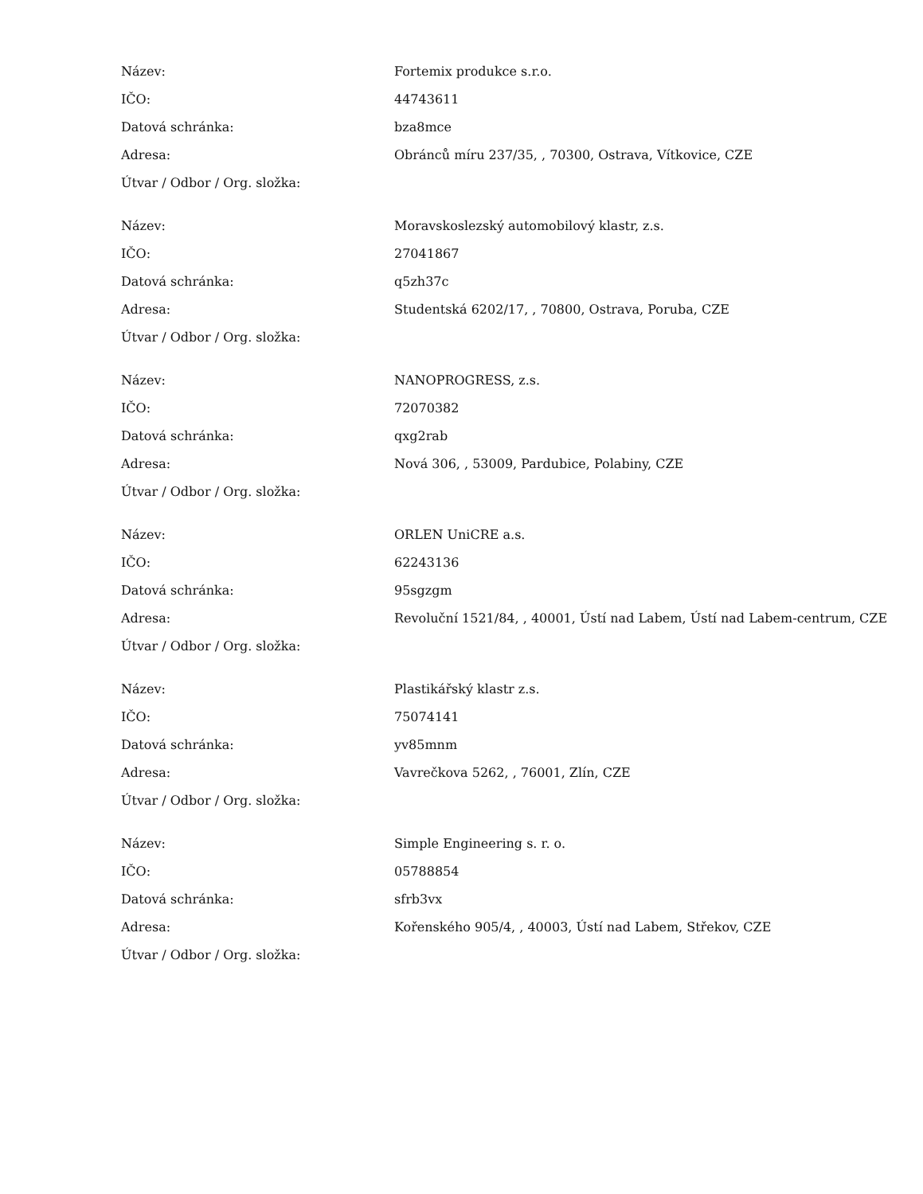| Název: | Fortemix produkce s.r.o. |
| IČO: | 44743611 |
| Datová schránka: | bza8mce |
| Adresa: | Obránců míru 237/35, , 70300, Ostrava, Vítkovice, CZE |
| Útvar / Odbor / Org. složka: | |
| Název: | Moravskoslezský automobilový klastr, z.s. |
| IČO: | 27041867 |
| Datová schránka: | q5zh37c |
| Adresa: | Studentská 6202/17, , 70800, Ostrava, Poruba, CZE |
| Útvar / Odbor / Org. složka: | |
| Název: | NANOPROGRESS, z.s. |
| IČO: | 72070382 |
| Datová schránka: | qxg2rab |
| Adresa: | Nová 306, , 53009, Pardubice, Polabiny, CZE |
| Útvar / Odbor / Org. složka: | |
| Název: | ORLEN UniCRE a.s. |
| IČO: | 62243136 |
| Datová schránka: | 95sgzgm |
| Adresa: | Revoluční 1521/84, , 40001, Ústí nad Labem, Ústí nad Labem-centrum, CZE |
| Útvar / Odbor / Org. složka: | |
| Název: | Plastikářský klastr z.s. |
| IČO: | 75074141 |
| Datová schránka: | yv85mnm |
| Adresa: | Vavrečkova 5262, , 76001, Zlín, CZE |
| Útvar / Odbor / Org. složka: | |
| Název: | Simple Engineering s. r. o. |
| IČO: | 05788854 |
| Datová schránka: | sfrb3vx |
| Adresa: | Kořenského 905/4, , 40003, Ústí nad Labem, Střekov, CZE |
| Útvar / Odbor / Org. složka: | |